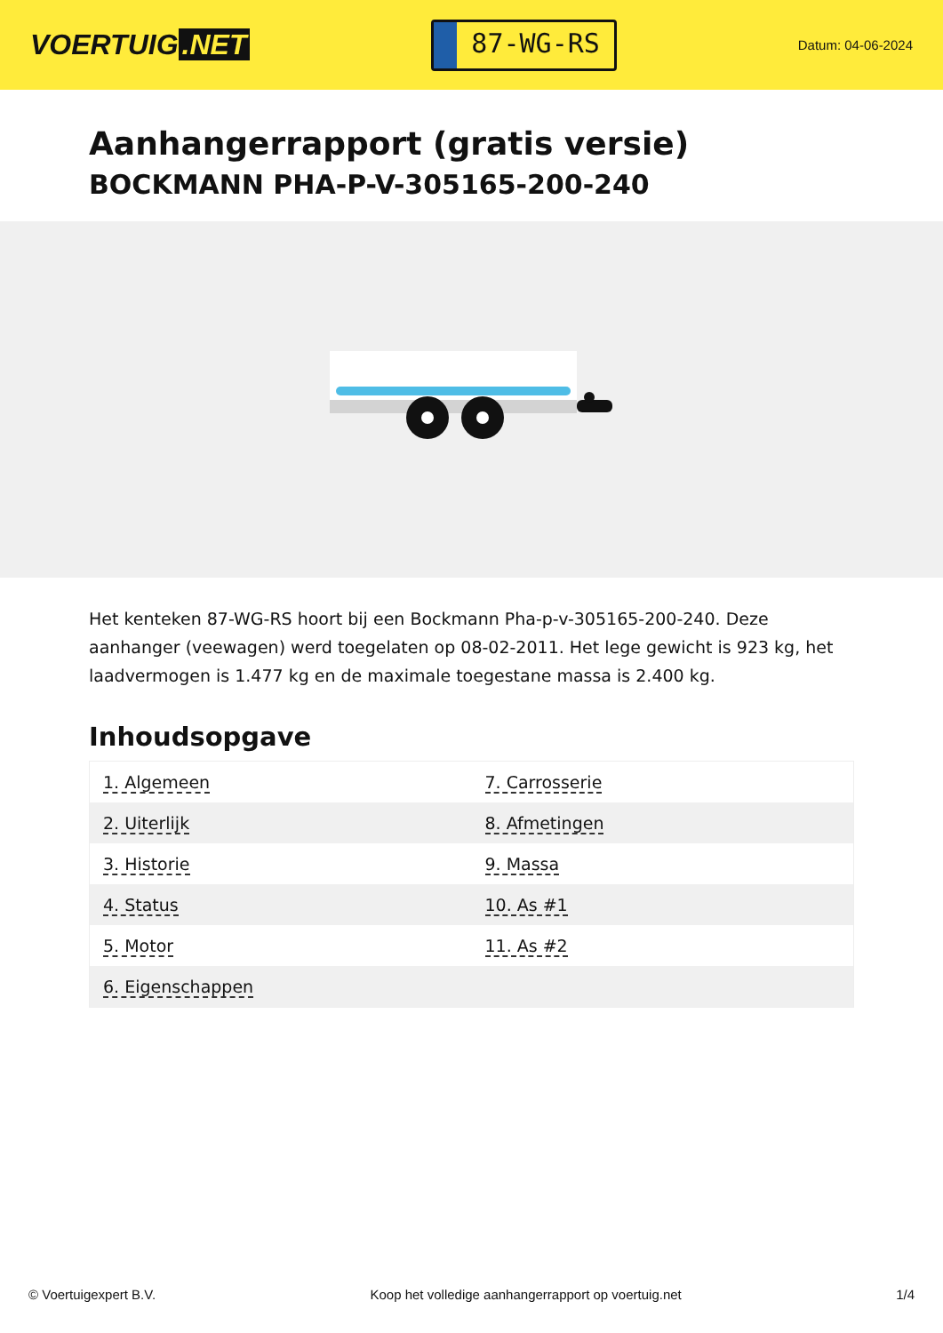VOERTUIG.NET
87-WG-RS
Datum: 04-06-2024
Aanhangerrapport (gratis versie)
BOCKMANN PHA-P-V-305165-200-240
Het kenteken 87-WG-RS hoort bij een Bockmann Pha-p-v-305165-200-240. Deze aanhanger (veewagen) werd toegelaten op 08-02-2011. Het lege gewicht is 923 kg, het laadvermogen is 1.477 kg en de maximale toegestane massa is 2.400 kg.
Inhoudsopgave
| 1. Algemeen | 7. Carrosserie |
| 2. Uiterlijk | 8. Afmetingen |
| 3. Historie | 9. Massa |
| 4. Status | 10. As #1 |
| 5. Motor | 11. As #2 |
| 6. Eigenschappen | |
© Voertuigexpert B.V. Koop het volledige aanhangerrapport op voertuig.net 1/4